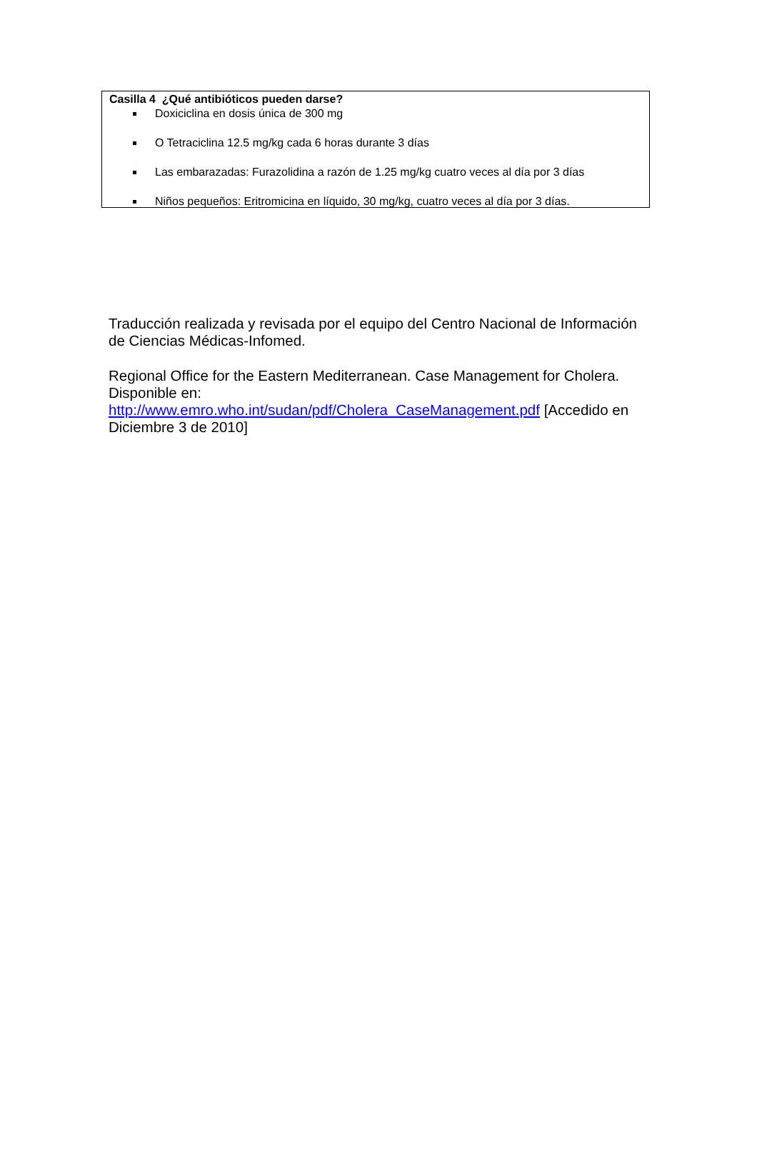Casilla 4 ¿Qué antibióticos pueden darse?
Doxiciclina en dosis única de 300 mg
O Tetraciclina 12.5 mg/kg cada 6 horas durante 3 días
Las embarazadas: Furazolidina a razón de 1.25 mg/kg cuatro veces al día por 3 días
Niños pequeños: Eritromicina en líquido, 30 mg/kg, cuatro veces al día por 3 días.
Traducción realizada y revisada por el equipo del Centro Nacional de Información de Ciencias Médicas-Infomed.
Regional Office for the Eastern Mediterranean. Case Management for Cholera. Disponible en:
http://www.emro.who.int/sudan/pdf/Cholera_CaseManagement.pdf [Accedido en Diciembre 3 de 2010]